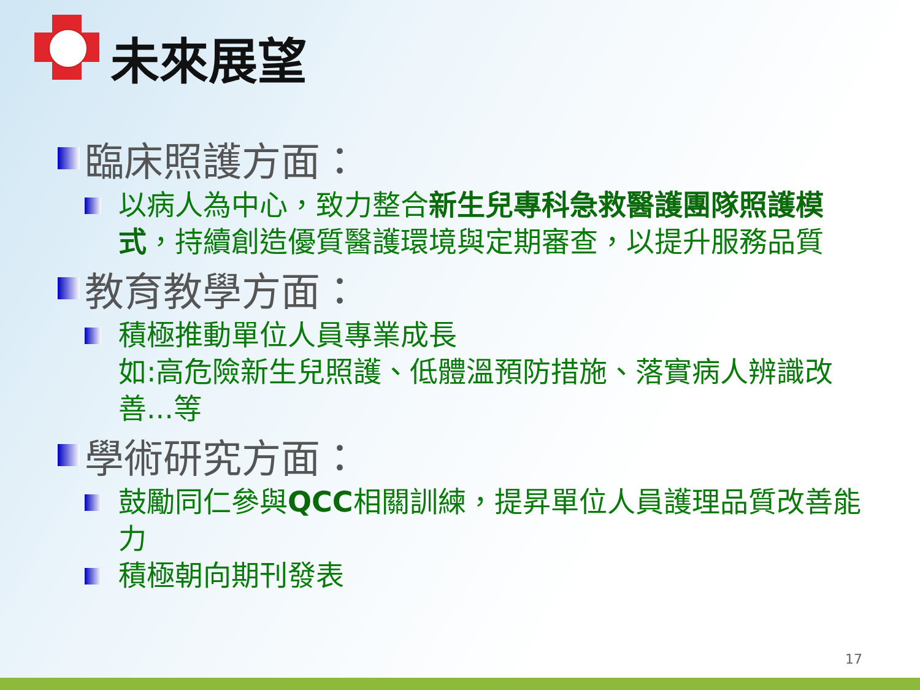未來展望
臨床照護方面：
以病人為中心，致力整合新生兒專科急救醫護團隊照護模式，持續創造優質醫護環境與定期審查，以提升服務品質
教育教學方面：
積極推動單位人員專業成長
如:高危險新生兒照護、低體溫預防措施、落實病人辨識改善...等
學術研究方面：
鼓勵同仁參與QCC相關訓練，提昇單位人員護理品質改善能力
積極朝向期刊發表
17